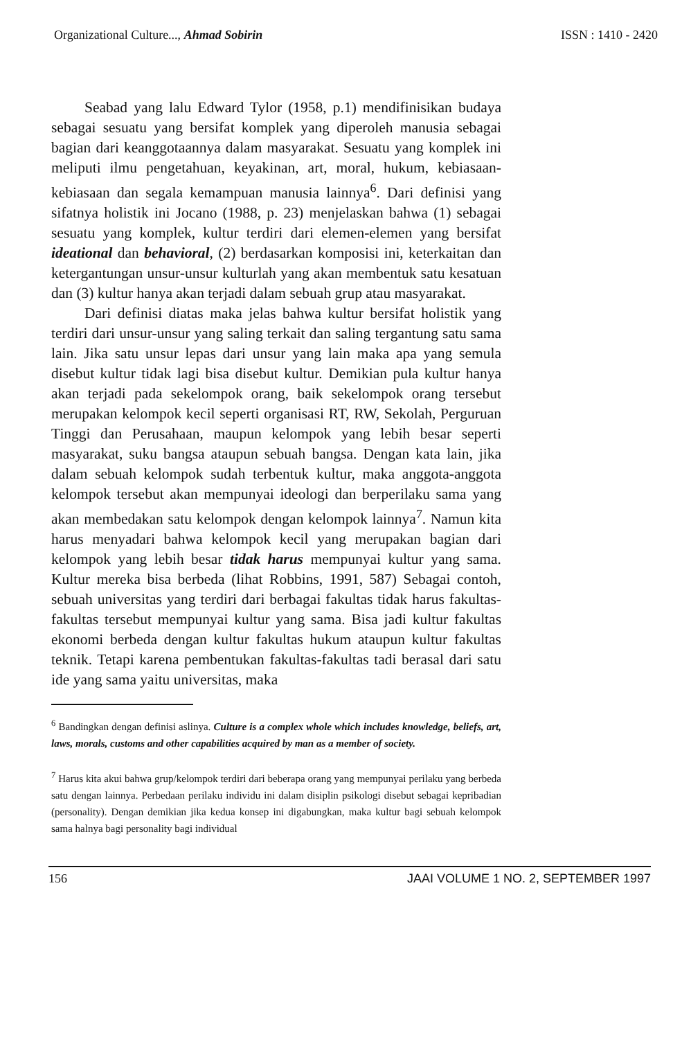Organizational Culture..., Ahmad Sobirin ISSN : 1410 - 2420
Seabad yang lalu Edward Tylor (1958, p.1) mendifinisikan budaya sebagai sesuatu yang bersifat komplek yang diperoleh manusia sebagai bagian dari keanggotaannya dalam masyarakat. Sesuatu yang komplek ini meliputi ilmu pengetahuan, keyakinan, art, moral, hukum, kebiasaan-kebiasaan dan segala kemampuan manusia lainnya<sup>6</sup>. Dari definisi yang sifatnya holistik ini Jocano (1988, p. 23) menjelaskan bahwa (1) sebagai sesuatu yang komplek, kultur terdiri dari elemen-elemen yang bersifat ideational dan behavioral, (2) berdasarkan komposisi ini, keterkaitan dan ketergantungan unsur-unsur kulturlah yang akan membentuk satu kesatuan dan (3) kultur hanya akan terjadi dalam sebuah grup atau masyarakat.
Dari definisi diatas maka jelas bahwa kultur bersifat holistik yang terdiri dari unsur-unsur yang saling terkait dan saling tergantung satu sama lain. Jika satu unsur lepas dari unsur yang lain maka apa yang semula disebut kultur tidak lagi bisa disebut kultur. Demikian pula kultur hanya akan terjadi pada sekelompok orang, baik sekelompok orang tersebut merupakan kelompok kecil seperti organisasi RT, RW, Sekolah, Perguruan Tinggi dan Perusahaan, maupun kelompok yang lebih besar seperti masyarakat, suku bangsa ataupun sebuah bangsa. Dengan kata lain, jika dalam sebuah kelompok sudah terbentuk kultur, maka anggota-anggota kelompok tersebut akan mempunyai ideologi dan berperilaku sama yang akan membedakan satu kelompok dengan kelompok lainnya<sup>7</sup>. Namun kita harus menyadari bahwa kelompok kecil yang merupakan bagian dari kelompok yang lebih besar tidak harus mempunyai kultur yang sama. Kultur mereka bisa berbeda (lihat Robbins, 1991, 587) Sebagai contoh, sebuah universitas yang terdiri dari berbagai fakultas tidak harus fakultas-fakultas tersebut mempunyai kultur yang sama. Bisa jadi kultur fakultas ekonomi berbeda dengan kultur fakultas hukum ataupun kultur fakultas teknik. Tetapi karena pembentukan fakultas-fakultas tadi berasal dari satu ide yang sama yaitu universitas, maka
<sup>6</sup> Bandingkan dengan definisi aslinya. Culture is a complex whole which includes knowledge, beliefs, art, laws, morals, customs and other capabilities acquired by man as a member of society.
<sup>7</sup> Harus kita akui bahwa grup/kelompok terdiri dari beberapa orang yang mempunyai perilaku yang berbeda satu dengan lainnya. Perbedaan perilaku individu ini dalam disiplin psikologi disebut sebagai kepribadian (personality). Dengan demikian jika kedua konsep ini digabungkan, maka kultur bagi sebuah kelompok sama halnya bagi personality bagi individual
156 JAAI VOLUME 1 NO. 2, SEPTEMBER 1997